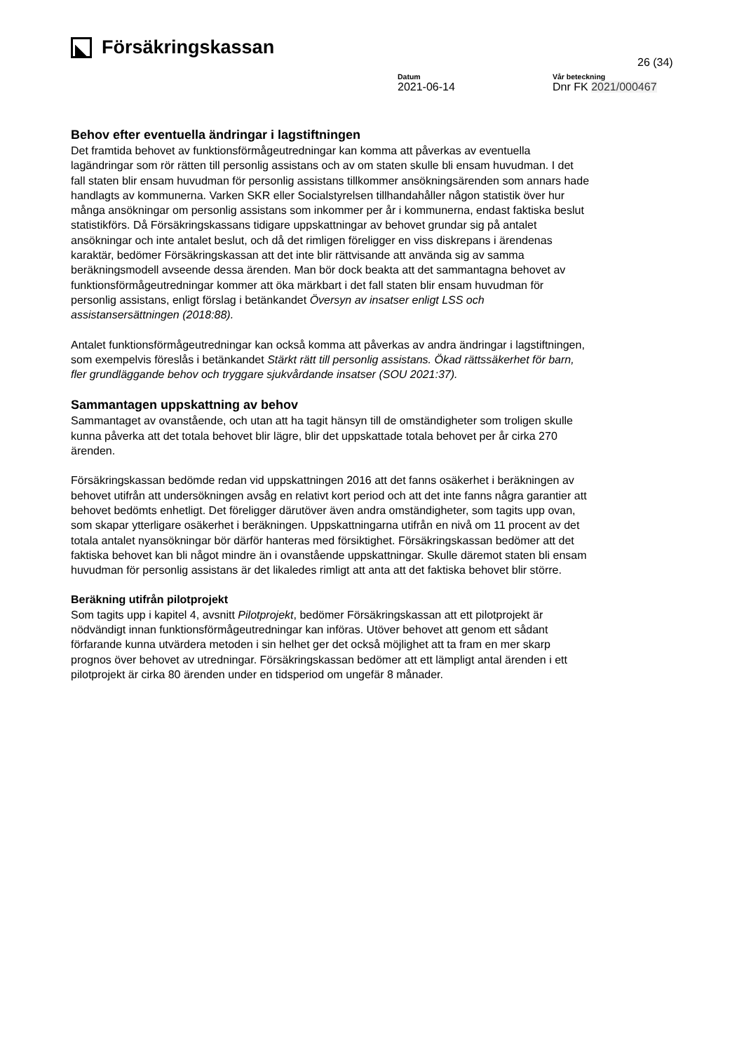Försäkringskassan
26 (34)
Datum
2021-06-14
Vår beteckning
Dnr FK 2021/000467
Behov efter eventuella ändringar i lagstiftningen
Det framtida behovet av funktionsförmågeutredningar kan komma att påverkas av eventuella lagändringar som rör rätten till personlig assistans och av om staten skulle bli ensam huvudman. I det fall staten blir ensam huvudman för personlig assistans tillkommer ansökningsärenden som annars hade handlagts av kommunerna. Varken SKR eller Socialstyrelsen tillhandahåller någon statistik över hur många ansökningar om personlig assistans som inkommer per år i kommunerna, endast faktiska beslut statistikförs. Då Försäkringskassans tidigare uppskattningar av behovet grundar sig på antalet ansökningar och inte antalet beslut, och då det rimligen föreligger en viss diskrepans i ärendenas karaktär, bedömer Försäkringskassan att det inte blir rättvisande att använda sig av samma beräkningsmodell avseende dessa ärenden. Man bör dock beakta att det sammantagna behovet av funktionsförmågeutredningar kommer att öka märkbart i det fall staten blir ensam huvudman för personlig assistans, enligt förslag i betänkandet Översyn av insatser enligt LSS och assistansersättningen (2018:88).
Antalet funktionsförmågeutredningar kan också komma att påverkas av andra ändringar i lagstiftningen, som exempelvis föreslås i betänkandet Stärkt rätt till personlig assistans. Ökad rättssäkerhet för barn, fler grundläggande behov och tryggare sjukvårdande insatser (SOU 2021:37).
Sammantagen uppskattning av behov
Sammantaget av ovanstående, och utan att ha tagit hänsyn till de omständigheter som troligen skulle kunna påverka att det totala behovet blir lägre, blir det uppskattade totala behovet per år cirka 270 ärenden.
Försäkringskassan bedömde redan vid uppskattningen 2016 att det fanns osäkerhet i beräkningen av behovet utifrån att undersökningen avsåg en relativt kort period och att det inte fanns några garantier att behovet bedömts enhetligt. Det föreligger därutöver även andra omständigheter, som tagits upp ovan, som skapar ytterligare osäkerhet i beräkningen. Uppskattningarna utifrån en nivå om 11 procent av det totala antalet nyansökningar bör därför hanteras med försiktighet. Försäkringskassan bedömer att det faktiska behovet kan bli något mindre än i ovanstående uppskattningar. Skulle däremot staten bli ensam huvudman för personlig assistans är det likaledes rimligt att anta att det faktiska behovet blir större.
Beräkning utifrån pilotprojekt
Som tagits upp i kapitel 4, avsnitt Pilotprojekt, bedömer Försäkringskassan att ett pilotprojekt är nödvändigt innan funktionsförmågeutredningar kan införas. Utöver behovet att genom ett sådant förfarande kunna utvärdera metoden i sin helhet ger det också möjlighet att ta fram en mer skarp prognos över behovet av utredningar. Försäkringskassan bedömer att ett lämpligt antal ärenden i ett pilotprojekt är cirka 80 ärenden under en tidsperiod om ungefär 8 månader.